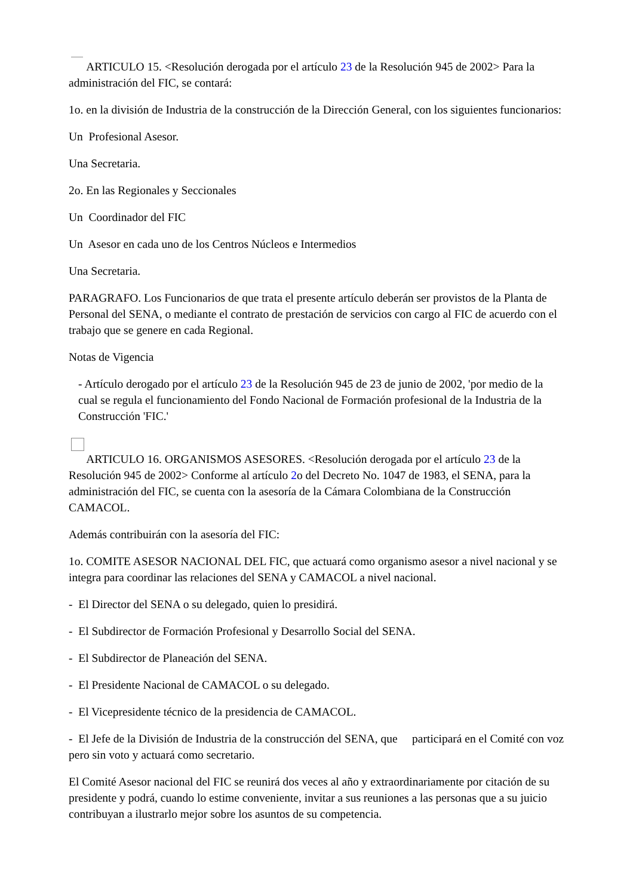ARTICULO 15. <Resolución derogada por el artículo 23 de la Resolución 945 de 2002> Para la administración del FIC, se contará:
1o. en la división de Industria de la construcción de la Dirección General, con los siguientes funcionarios:
Un Profesional Asesor.
Una Secretaria.
2o. En las Regionales y Seccionales
Un Coordinador del FIC
Un Asesor en cada uno de los Centros Núcleos e Intermedios
Una Secretaria.
PARAGRAFO. Los Funcionarios de que trata el presente artículo deberán ser provistos de la Planta de Personal del SENA, o mediante el contrato de prestación de servicios con cargo al FIC de acuerdo con el trabajo que se genere en cada Regional.
Notas de Vigencia
- Artículo derogado por el artículo 23 de la Resolución 945 de 23 de junio de 2002, 'por medio de la cual se regula el funcionamiento del Fondo Nacional de Formación profesional de la Industria de la Construcción 'FIC.'
ARTICULO 16. ORGANISMOS ASESORES. <Resolución derogada por el artículo 23 de la Resolución 945 de 2002> Conforme al artículo 2o del Decreto No. 1047 de 1983, el SENA, para la administración del FIC, se cuenta con la asesoría de la Cámara Colombiana de la Construcción CAMACOL.
Además contribuirán con la asesoría del FIC:
1o. COMITE ASESOR NACIONAL DEL FIC, que actuará como organismo asesor a nivel nacional y se integra para coordinar las relaciones del SENA y CAMACOL a nivel nacional.
- El Director del SENA o su delegado, quien lo presidirá.
- El Subdirector de Formación Profesional y Desarrollo Social del SENA.
- El Subdirector de Planeación del SENA.
- El Presidente Nacional de CAMACOL o su delegado.
- El Vicepresidente técnico de la presidencia de CAMACOL.
- El Jefe de la División de Industria de la construcción del SENA, que participará en el Comité con voz pero sin voto y actuará como secretario.
El Comité Asesor nacional del FIC se reunirá dos veces al año y extraordinariamente por citación de su presidente y podrá, cuando lo estime conveniente, invitar a sus reuniones a las personas que a su juicio contribuyan a ilustrarlo mejor sobre los asuntos de su competencia.